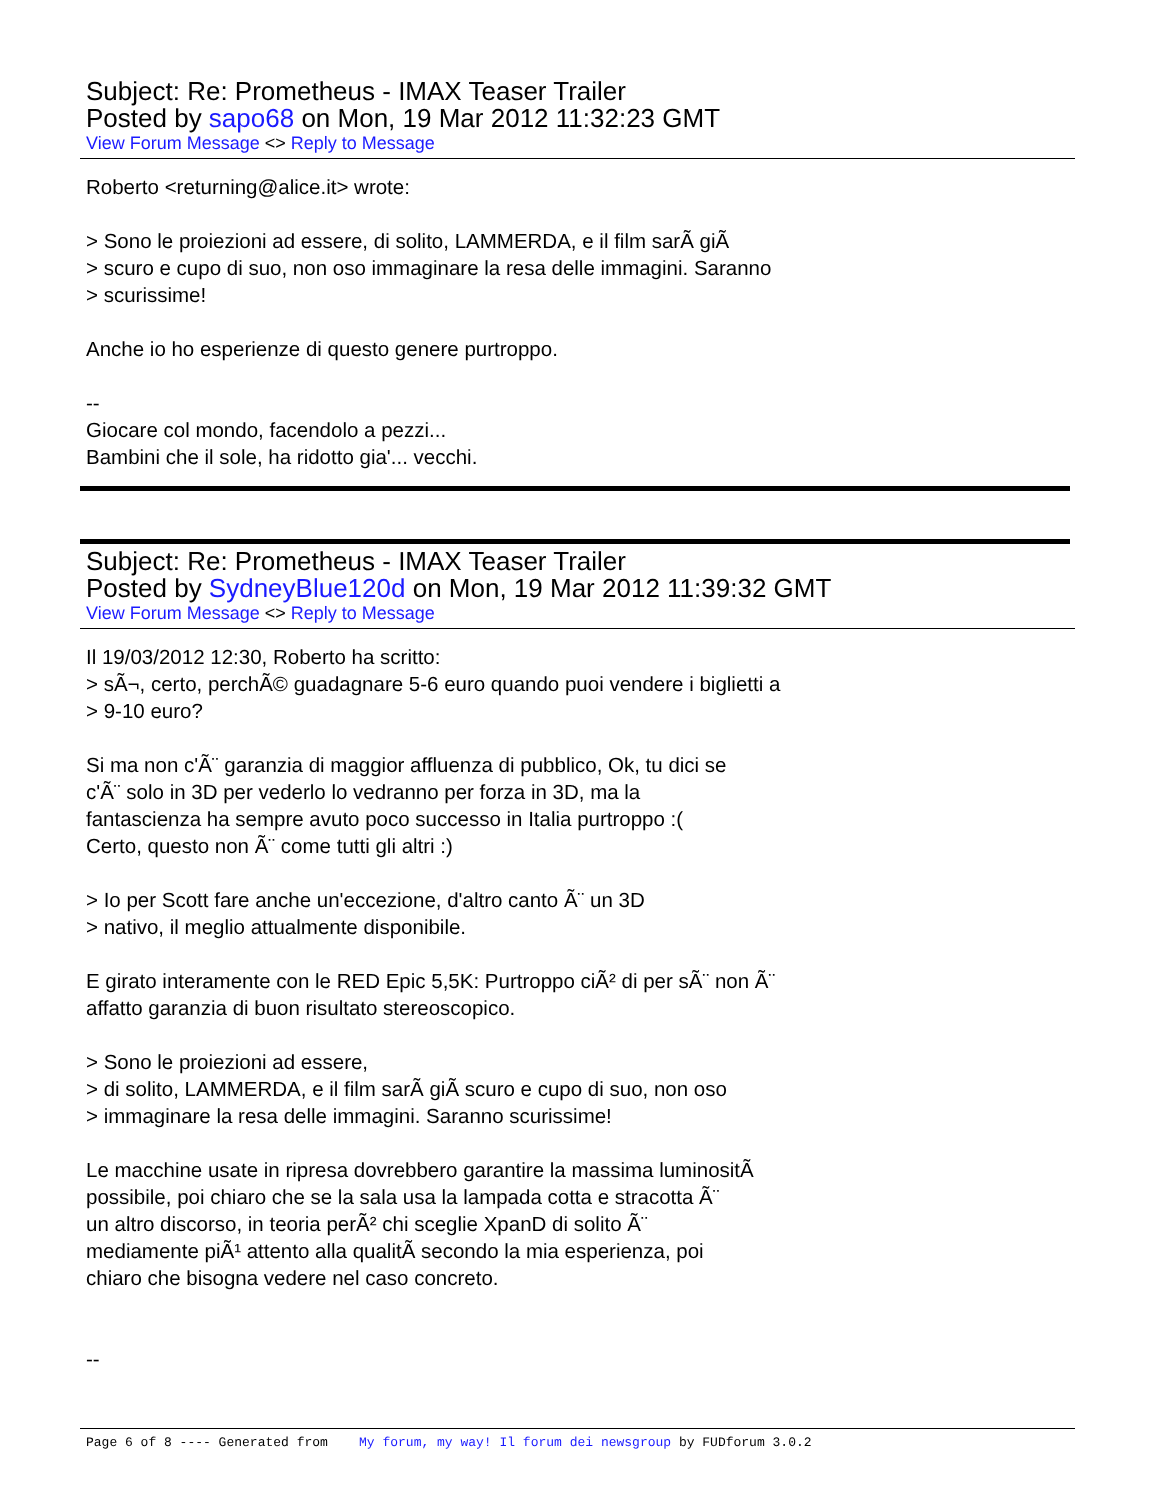Subject: Re: Prometheus - IMAX Teaser Trailer
Posted by sapo68 on Mon, 19 Mar 2012 11:32:23 GMT
View Forum Message <> Reply to Message
Roberto <returning@alice.it> wrote:
> Sono le proiezioni ad essere, di solito, LAMMERDA, e il film sarÃ giÃ
> scuro e cupo di suo, non oso immaginare la resa delle immagini. Saranno
> scurissime!
Anche io ho esperienze di questo genere purtroppo.
--
Giocare col mondo, facendolo a pezzi...
Bambini che il sole, ha ridotto gia'... vecchi.
Subject: Re: Prometheus - IMAX Teaser Trailer
Posted by SydneyBlue120d on Mon, 19 Mar 2012 11:39:32 GMT
View Forum Message <> Reply to Message
Il 19/03/2012 12:30, Roberto ha scritto:
> sÃ¬, certo, perchÃ© guadagnare 5-6 euro quando puoi vendere i biglietti a
> 9-10 euro?
Si ma non c'Ã¨ garanzia di maggior affluenza di pubblico, Ok, tu dici se
c'Ã¨ solo in 3D per vederlo lo vedranno per forza in 3D, ma la
fantascienza ha sempre avuto poco successo in Italia purtroppo :(
Certo, questo non Ã¨ come tutti gli altri :)
> Io per Scott fare anche un'eccezione, d'altro canto Ã¨ un 3D
> nativo, il meglio attualmente disponibile.
E girato interamente con le RED Epic 5,5K: Purtroppo ciÃ² di per sÃ¨ non Ã¨
affatto garanzia di buon risultato stereoscopico.
> Sono le proiezioni ad essere,
> di solito, LAMMERDA, e il film sarÃ giÃ scuro e cupo di suo, non oso
> immaginare la resa delle immagini. Saranno scurissime!
Le macchine usate in ripresa dovrebbero garantire la massima luminositÃ
possibile, poi chiaro che se la sala usa la lampada cotta e stracotta Ã¨
un altro discorso, in teoria perÃ² chi sceglie XpanD di solito Ã¨
mediamente piÃ¹ attento alla qualitÃ secondo la mia esperienza, poi
chiaro che bisogna vedere nel caso concreto.
--
Page 6 of 8 ---- Generated from My forum, my way! Il forum dei newsgroup by FUDforum 3.0.2